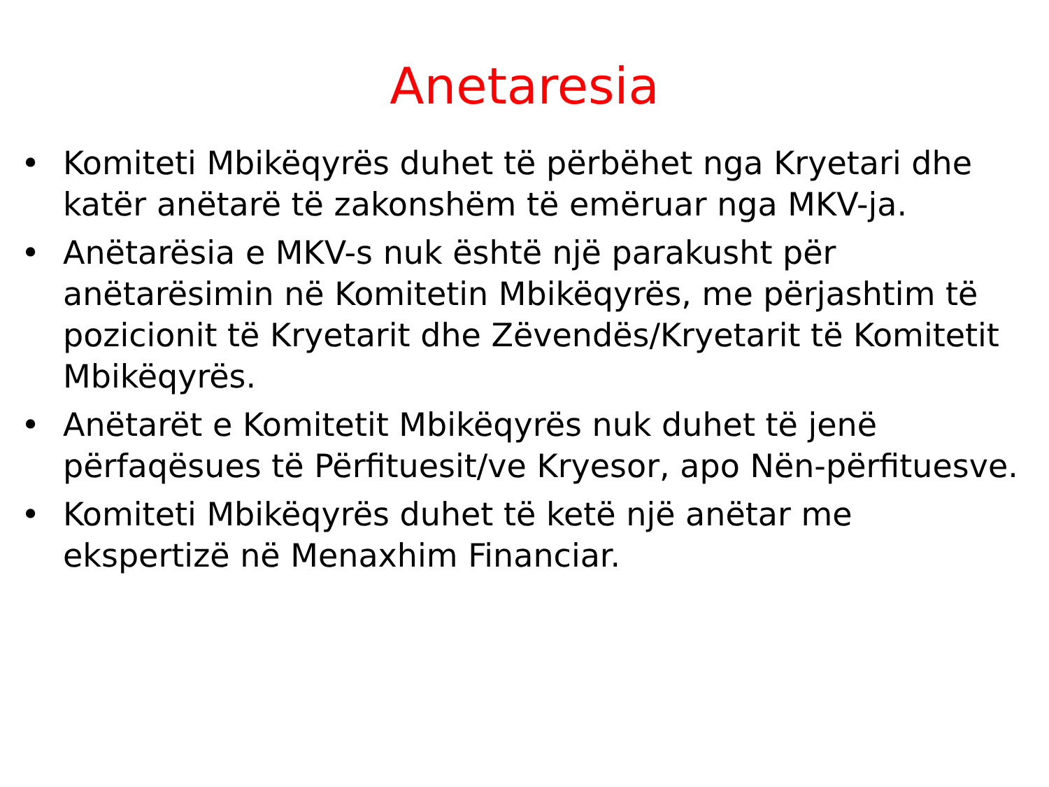Anetaresia
• Komiteti Mbikëqyrës duhet të përbëhet nga Kryetari dhe katër anëtarë të zakonshëm të emëruar nga MKV-ja.
• Anëtarësia e MKV-s nuk është një parakusht për anëtarësimin në Komitetin Mbikëqyrës, me përjashtim të pozicionit të Kryetarit dhe Zëvendës/Kryetarit të Komitetit Mbikëqyrës.
• Anëtarët e Komitetit Mbikëqyrës nuk duhet të jenë përfaqësues të Përfituesit/ve Kryesor, apo Nën-përfituesve.
• Komiteti Mbikëqyrës duhet të ketë një anëtar me ekspertizë në Menaxhim Financiar.